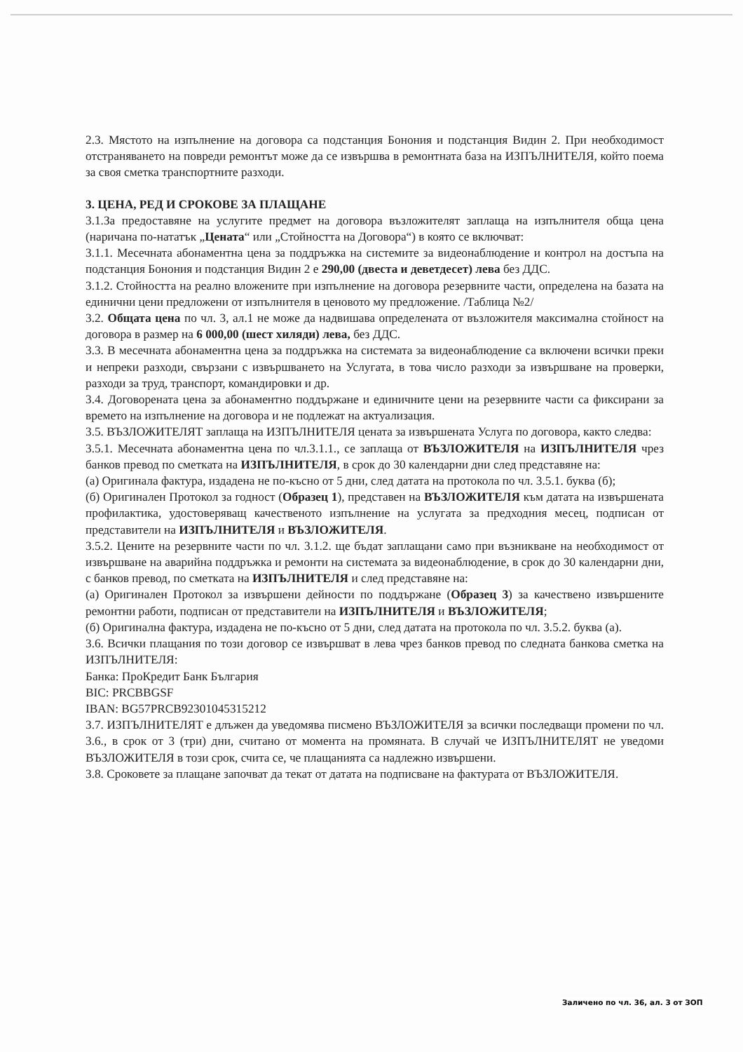2.3. Мястото на изпълнение на договора са подстанция Бонония и подстанция Видин 2. При необходимост отстраняването на повреди ремонтът може да се извършва в ремонтната база на ИЗПЪЛНИТЕЛЯ, който поема за своя сметка транспортните разходи.
3. ЦЕНА, РЕД И СРОКОВЕ ЗА ПЛАЩАНЕ
3.1.За предоставяне на услугите предмет на договора възложителят заплаща на изпълнителя обща цена (наричана по-нататък „Цената“ или „Стойността на Договора“) в която се включват:
3.1.1. Месечната абонаментна цена за поддръжка на системите за видеонаблюдение и контрол на достъпа на подстанция Бонония и подстанция Видин 2 е 290,00 (двеста и деветдесет) лева без ДДС.
3.1.2. Стойността на реално вложените при изпълнение на договора резервните части, определена на базата на единични цени предложени от изпълнителя в ценовото му предложение. /Таблица №2/
3.2. Общата цена по чл. 3, ал.1 не може да надвишава определената от възложителя максимална стойност на договора в размер на 6 000,00 (шест хиляди) лева, без ДДС.
3.3. В месечната абонаментна цена за поддръжка на системата за видеонаблюдение са включени всички преки и непреки разходи, свързани с извършването на Услугата, в това число разходи за извършване на проверки, разходи за труд, транспорт, командировки и др.
3.4. Договорената цена за абонаментно поддържане и единичните цени на резервните части са фиксирани за времето на изпълнение на договора и не подлежат на актуализация.
3.5. ВЪЗЛОЖИТЕЛЯТ заплаща на ИЗПЪЛНИТЕЛЯ цената за извършената Услуга по договора, както следва:
3.5.1. Месечната абонаментна цена по чл.3.1.1., се заплаща от ВЪЗЛОЖИТЕЛЯ на ИЗПЪЛНИТЕЛЯ чрез банков превод по сметката на ИЗПЪЛНИТЕЛЯ, в срок до 30 календарни дни след представяне на:
(а) Оригинала фактура, издадена не по-късно от 5 дни, след датата на протокола по чл. 3.5.1. буква (б);
(б) Оригинален Протокол за годност (Образец 1), представен на ВЪЗЛОЖИТЕЛЯ към датата на извършената профилактика, удостоверяващ качественото изпълнение на услугата за предходния месец, подписан от представители на ИЗПЪЛНИТЕЛЯ и ВЪЗЛОЖИТЕЛЯ.
3.5.2. Цените на резервните части по чл. 3.1.2. ще бъдат заплащани само при възникване на необходимост от извършване на аварийна поддръжка и ремонти на системата за видеонаблюдение, в срок до 30 календарни дни, с банков превод, по сметката на ИЗПЪЛНИТЕЛЯ и след представяне на:
(а) Оригинален Протокол за извършени дейности по поддържане (Образец 3) за качествено извършените ремонтни работи, подписан от представители на ИЗПЪЛНИТЕЛЯ и ВЪЗЛОЖИТЕЛЯ;
(б) Оригинална фактура, издадена не по-късно от 5 дни, след датата на протокола по чл. 3.5.2. буква (а).
3.6. Всички плащания по този договор се извършват в лева чрез банков превод по следната банкова сметка на ИЗПЪЛНИТЕЛЯ:
Банка: ПроКредит Банк България
BIC: PRCBBGSF
IBAN: BG57PRCB92301045315212
3.7. ИЗПЪЛНИТЕЛЯТ е длъжен да уведомява писмено ВЪЗЛОЖИТЕЛЯ за всички последващи промени по чл. 3.6., в срок от 3 (три) дни, считано от момента на промяната. В случай че ИЗПЪЛНИТЕЛЯТ не уведоми ВЪЗЛОЖИТЕЛЯ в този срок, счита се, че плащанията са надлежно извършени.
3.8. Сроковете за плащане започват да текат от датата на подписване на фактурата от ВЪЗЛОЖИТЕЛЯ.
Заличено по чл. 36, ал. 3 от ЗОП